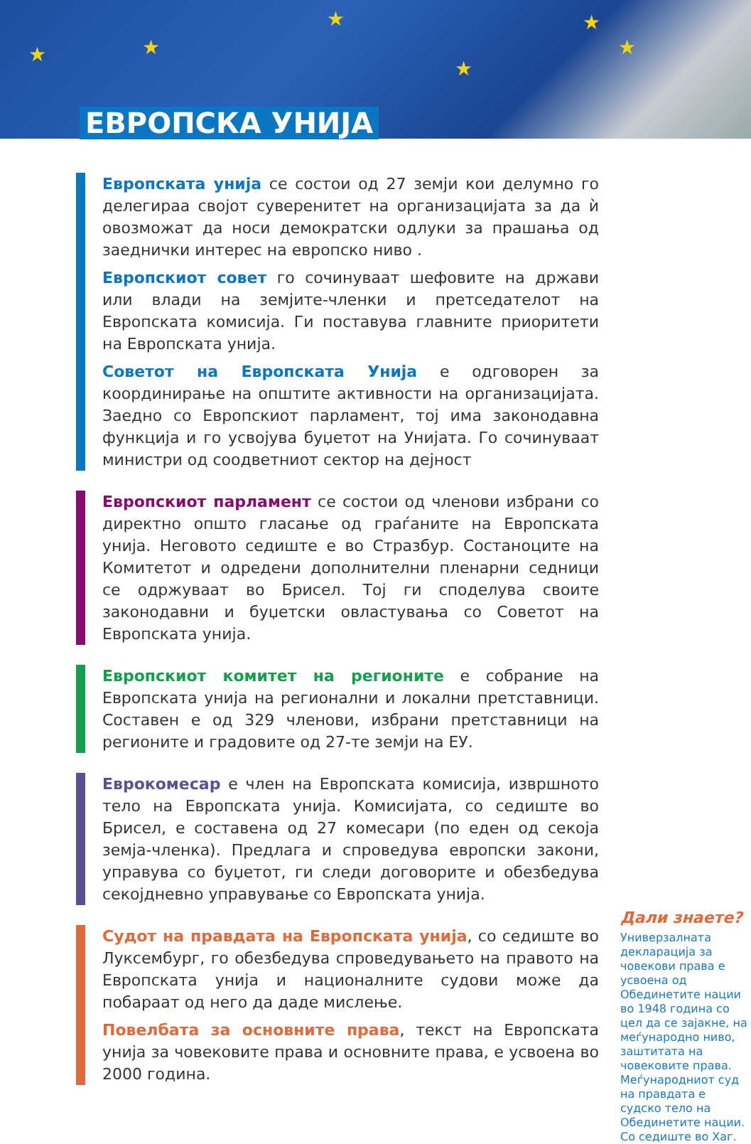★ ★
★
★
★
★
ЕВРОПСКА УНИЈА
Европската унија се состои од 27 земји кои делумно го делегираа својот суверенитет на организацијата за да ѝ овозможат да носи демократски одлуки за прашања од заеднички интерес на европско ниво .
Европскиот совет го сочинуваат шефовите на држави или влади на земјите-членки и претседателот на Европската комисија. Ги поставува главните приоритети на Европската унија.
Советот на Европската Унија е одговорен за координирање на општите активности на организацијата. Заедно со Европскиот парламент, тој има законодавна функција и го усвојува буџетот на Унијата. Го сочинуваат министри од соодветниот сектор на дејност
Европскиот парламент се состои од членови избрани со директно општо гласање од граѓаните на Европската унија. Неговото седиште е во Стразбур. Состаноците на Комитетот и одредени дополнителни пленарни седници се одржуваат во Брисел. Тој ги споделува своите законодавни и буџетски овластувања со Советот на Европската унија.
Европскиот комитет на регионите е собрание на Европската унија на регионални и локални претставници. Составен е од 329 членови, избрани претставници на регионите и градовите од 27-те земји на ЕУ.
Еврокомесар е член на Европската комисија, извршното тело на Европската унија. Комисијата, со седиште во Брисел, е составена од 27 комесари (по еден од секоја земја-членка). Предлага и спроведува европски закони, управува со буџетот, ги следи договорите и обезбедува секојдневно управување со Европската унија.
Судот на правдата на Европската унија, со седиште во Луксембург, го обезбедува спроведувањето на правото на Европската унија и националните судови може да побараат од него да даде мислење.
Повелбата за основните права, текст на Европската унија за човековите права и основните права, е усвоена во 2000 година.
Дали знаете?
Универзалната декларација за човекови права е усвоена од Обединетите нации во 1948 година со цел да се зајакне, на меѓународно ниво, заштитата на човековите права. Меѓународниот суд на правдата е судско тело на Обединетите нации. Со седиште во Хаг.